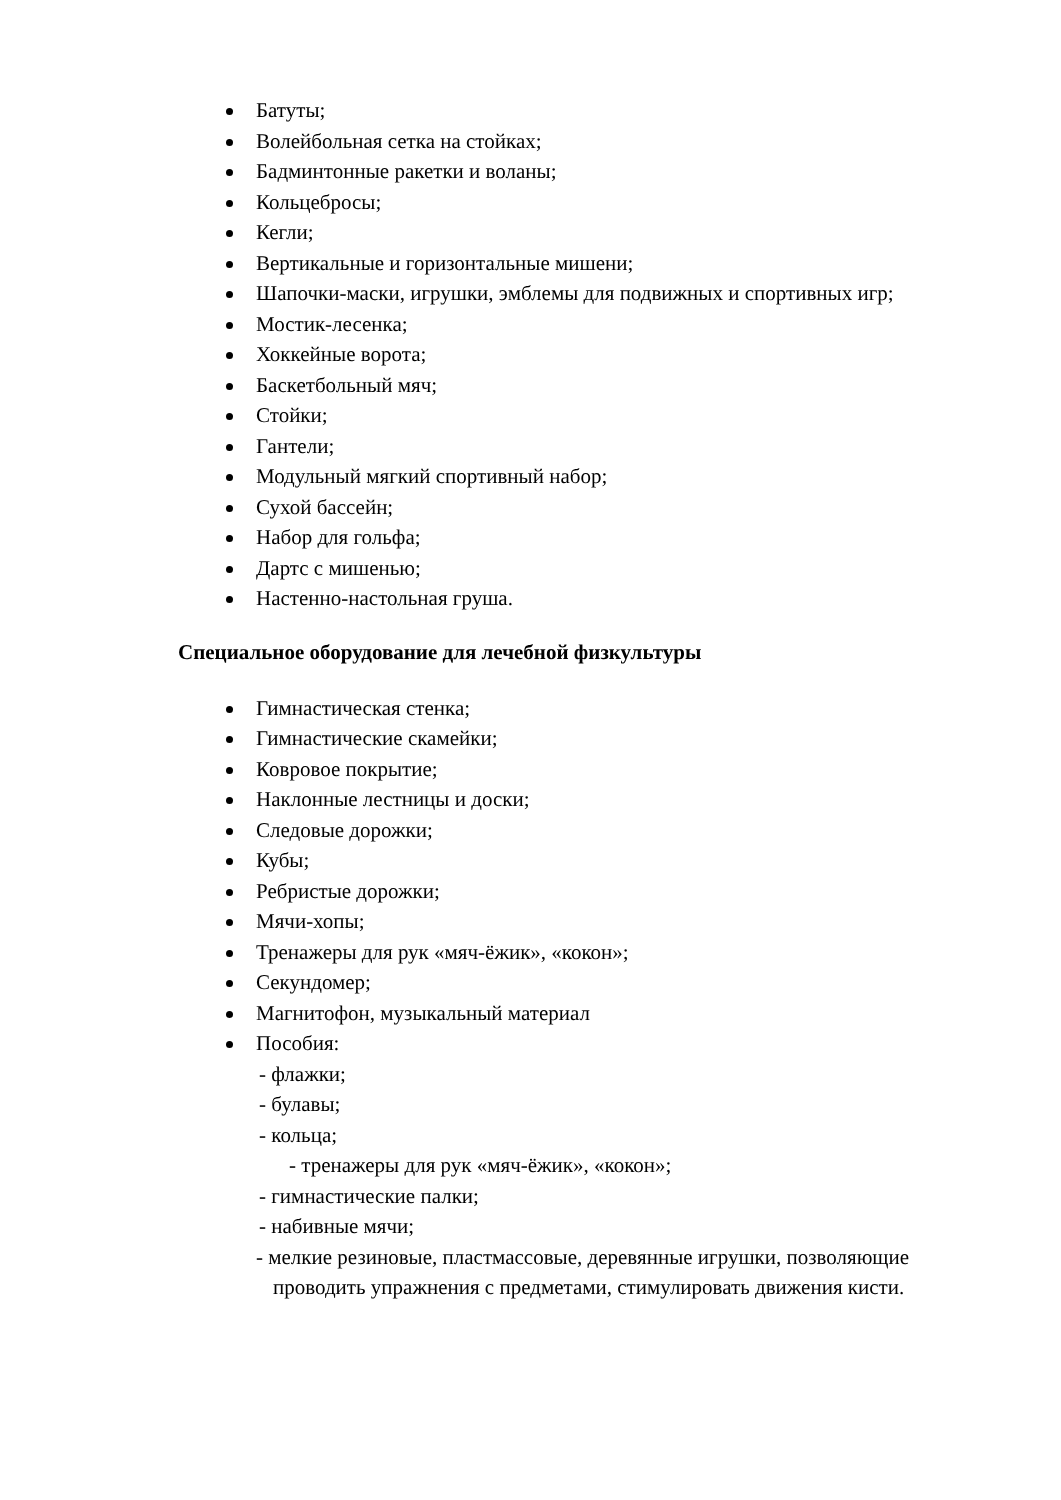Батуты;
Волейбольная сетка на стойках;
Бадминтонные ракетки и воланы;
Кольцебросы;
Кегли;
Вертикальные и горизонтальные мишени;
Шапочки-маски, игрушки, эмблемы для подвижных и спортивных игр;
Мостик-лесенка;
Хоккейные ворота;
Баскетбольный мяч;
Стойки;
Гантели;
Модульный мягкий спортивный набор;
Сухой бассейн;
Набор для гольфа;
Дартс с мишенью;
Настенно-настольная груша.
Специальное оборудование для лечебной физкультуры
Гимнастическая стенка;
Гимнастические скамейки;
Ковровое покрытие;
Наклонные лестницы и доски;
Следовые дорожки;
Кубы;
Ребристые дорожки;
Мячи-хопы;
Тренажеры для рук «мяч-ёжик», «кокон»;
Секундомер;
Магнитофон, музыкальный материал
Пособия:
- флажки;
- булавы;
- кольца;
- тренажеры для рук «мяч-ёжик», «кокон»;
- гимнастические палки;
- набивные мячи;
- мелкие резиновые, пластмассовые, деревянные игрушки, позволяющие проводить упражнения с предметами, стимулировать движения кисти.